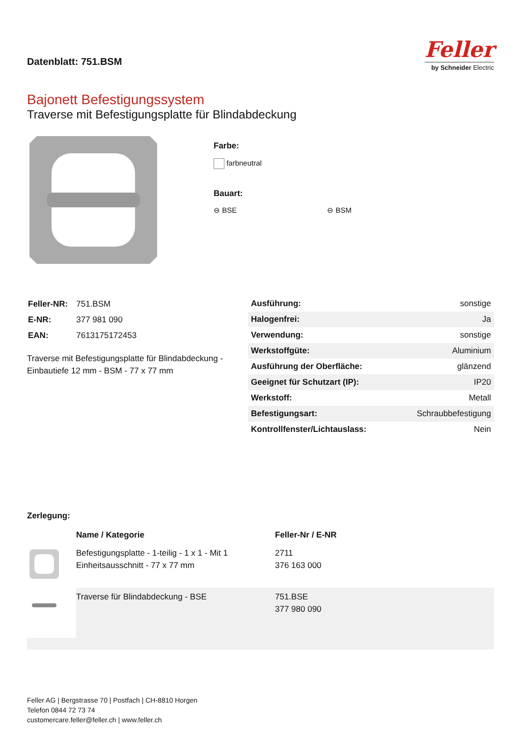Datenblatt: 751.BSM
Feller
by Schneider Electric
Bajonett Befestigungssystem
Traverse mit Befestigungsplatte für Blindabdeckung
Farbe:
farbneutral
Bauart:
⊖ BSE ⊖ BSM
| Feller-NR: | 751.BSM |
| E-NR: | 377 981 090 |
| EAN: | 7613175172453 |
Traverse mit Befestigungsplatte für Blindabdeckung - Einbautiefe 12 mm - BSM - 77 x 77 mm
| Ausführung: | sonstige |
| Halogenfrei: | Ja |
| Verwendung: | sonstige |
| Werkstoffgüte: | Aluminium |
| Ausführung der Oberfläche: | glänzend |
| Geeignet für Schutzart (IP): | IP20 |
| Werkstoff: | Metall |
| Befestigungsart: | Schraubbefestigung |
| Kontrollfenster/Lichtauslass: | Nein |
Zerlegung:
| | Name / Kategorie | Feller-Nr / E-NR |
| | Befestigungsplatte - 1-teilig - 1 x 1 - Mit 1 Einheitsausschnitt - 77 x 77 mm | 2711 376 163 000 |
| | Traverse für Blindabdeckung - BSE | 751.BSE 377 980 090 |
Feller AG | Bergstrasse 70 | Postfach | CH-8810 Horgen
Telefon 0844 72 73 74
customercare.feller@feller.ch | www.feller.ch